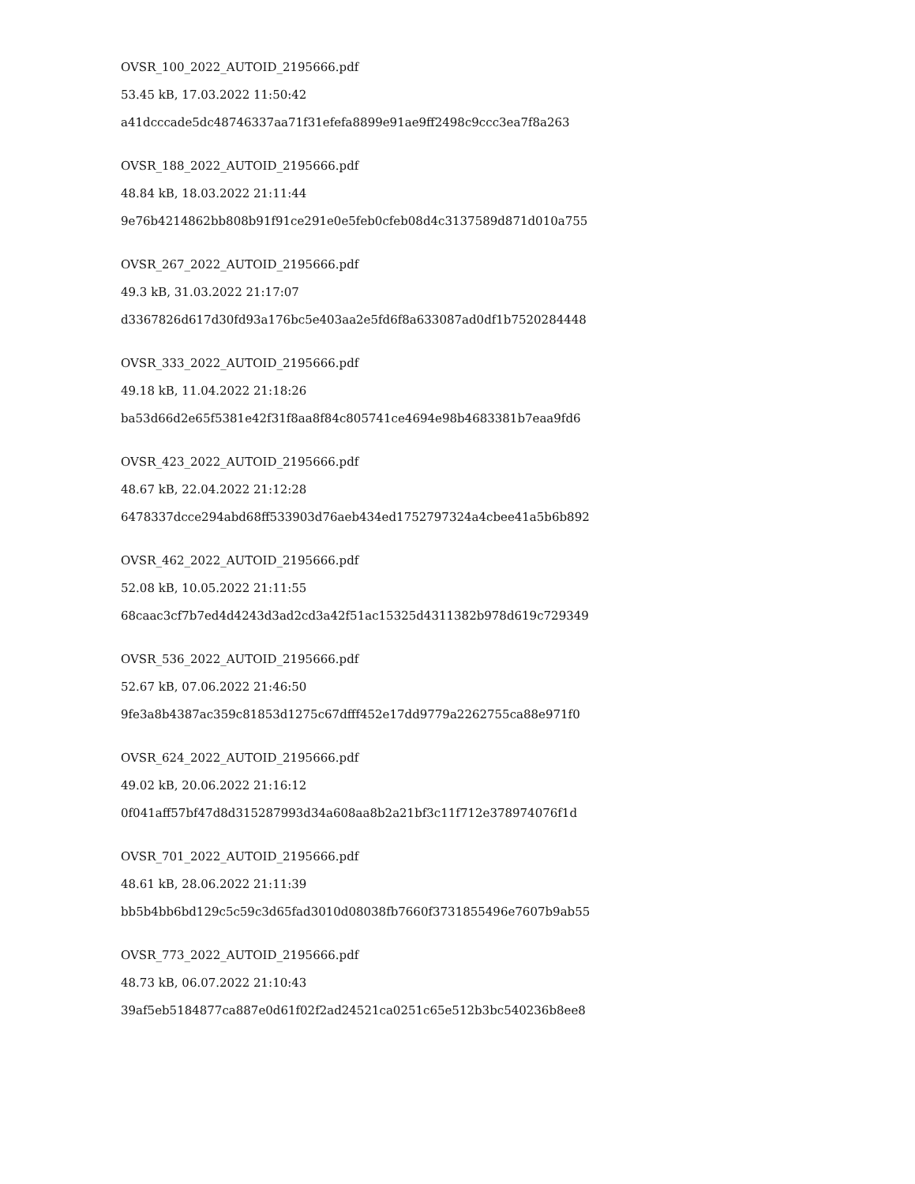OVSR_100_2022_AUTOID_2195666.pdf
53.45 kB, 17.03.2022 11:50:42
a41dcccade5dc48746337aa71f31efefa8899e91ae9ff2498c9ccc3ea7f8a263
OVSR_188_2022_AUTOID_2195666.pdf
48.84 kB, 18.03.2022 21:11:44
9e76b4214862bb808b91f91ce291e0e5feb0cfeb08d4c3137589d871d010a755
OVSR_267_2022_AUTOID_2195666.pdf
49.3 kB, 31.03.2022 21:17:07
d3367826d617d30fd93a176bc5e403aa2e5fd6f8a633087ad0df1b7520284448
OVSR_333_2022_AUTOID_2195666.pdf
49.18 kB, 11.04.2022 21:18:26
ba53d66d2e65f5381e42f31f8aa8f84c805741ce4694e98b4683381b7eaa9fd6
OVSR_423_2022_AUTOID_2195666.pdf
48.67 kB, 22.04.2022 21:12:28
6478337dcce294abd68ff533903d76aeb434ed1752797324a4cbee41a5b6b892
OVSR_462_2022_AUTOID_2195666.pdf
52.08 kB, 10.05.2022 21:11:55
68caac3cf7b7ed4d4243d3ad2cd3a42f51ac15325d4311382b978d619c729349
OVSR_536_2022_AUTOID_2195666.pdf
52.67 kB, 07.06.2022 21:46:50
9fe3a8b4387ac359c81853d1275c67dfff452e17dd9779a2262755ca88e971f0
OVSR_624_2022_AUTOID_2195666.pdf
49.02 kB, 20.06.2022 21:16:12
0f041aff57bf47d8d315287993d34a608aa8b2a21bf3c11f712e378974076f1d
OVSR_701_2022_AUTOID_2195666.pdf
48.61 kB, 28.06.2022 21:11:39
bb5b4bb6bd129c5c59c3d65fad3010d08038fb7660f3731855496e7607b9ab55
OVSR_773_2022_AUTOID_2195666.pdf
48.73 kB, 06.07.2022 21:10:43
39af5eb5184877ca887e0d61f02f2ad24521ca0251c65e512b3bc540236b8ee8